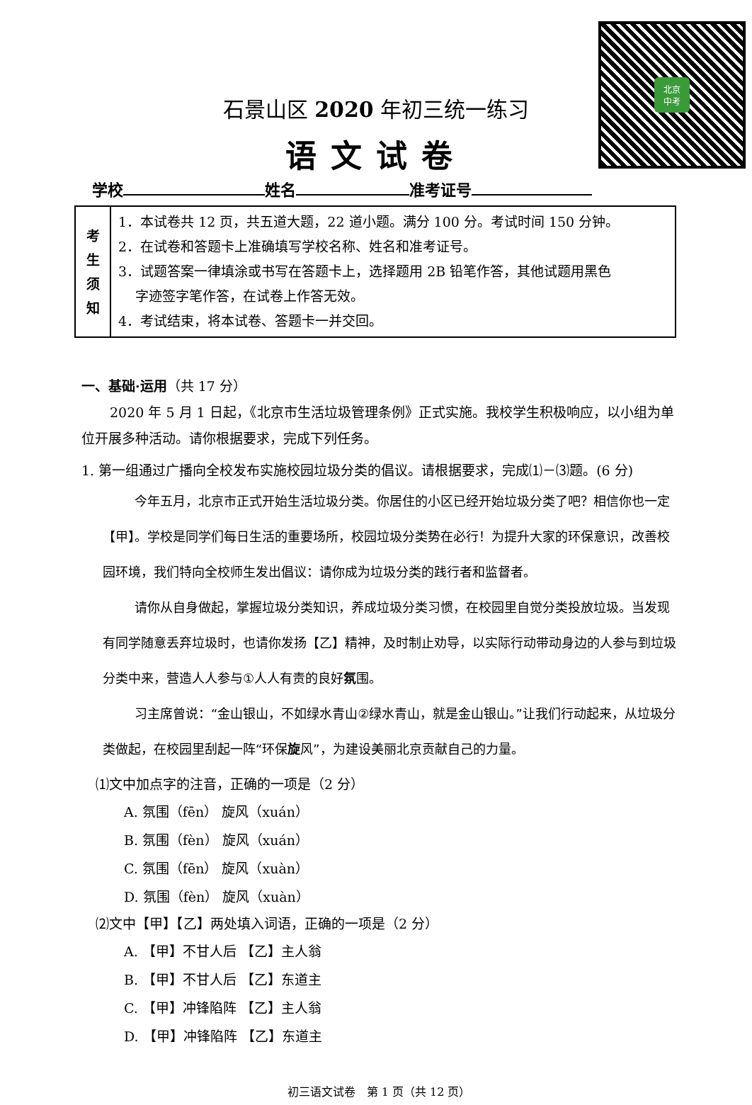北京
中考
石景山区 2020 年初三统一练习
语文试卷
学校 姓名 准考证号
| 考 生 须 知 | 1．本试卷共 12 页，共五道大题，22 道小题。满分 100 分。考试时间 150 分钟。 2．在试卷和答题卡上准确填写学校名称、姓名和准考证号。 3．试题答案一律填涂或书写在答题卡上，选择题用 2B 铅笔作答，其他试题用黑色 字迹签字笔作答，在试卷上作答无效。 4．考试结束，将本试卷、答题卡一并交回。 |
一、基础·运用（共 17 分）
2020 年 5 月 1 日起，《北京市生活垃圾管理条例》正式实施。我校学生积极响应，以小组为单位开展多种活动。请你根据要求，完成下列任务。
1. 第一组通过广播向全校发布实施校园垃圾分类的倡议。请根据要求，完成⑴－⑶题。(6 分)
今年五月，北京市正式开始生活垃圾分类。你居住的小区已经开始垃圾分类了吧？相信你也一定【甲】。学校是同学们每日生活的重要场所，校园垃圾分类势在必行！为提升大家的环保意识，改善校园环境，我们特向全校师生发出倡议：请你成为垃圾分类的践行者和监督者。
请你从自身做起，掌握垃圾分类知识，养成垃圾分类习惯，在校园里自觉分类投放垃圾。当发现有同学随意丢弃垃圾时，也请你发扬【乙】精神，及时制止劝导，以实际行动带动身边的人参与到垃圾分类中来，营造人人参与①人人有责的良好氛围。
习主席曾说：“金山银山，不如绿水青山②绿水青山，就是金山银山。”让我们行动起来，从垃圾分类做起，在校园里刮起一阵“环保旋风”，为建设美丽北京贡献自己的力量。
⑴文中加点字的注音，正确的一项是（2 分）
A. 氛围（fēn） 旋风（xuán） B. 氛围（fèn） 旋风（xuán）
C. 氛围（fēn） 旋风（xuàn） D. 氛围（fèn） 旋风（xuàn）
⑵文中【甲】【乙】两处填入词语，正确的一项是（2 分）
A. 【甲】不甘人后 【乙】主人翁 B. 【甲】不甘人后 【乙】东道主
C. 【甲】冲锋陷阵 【乙】主人翁 D. 【甲】冲锋陷阵 【乙】东道主
初三语文试卷　第 1 页（共 12 页）